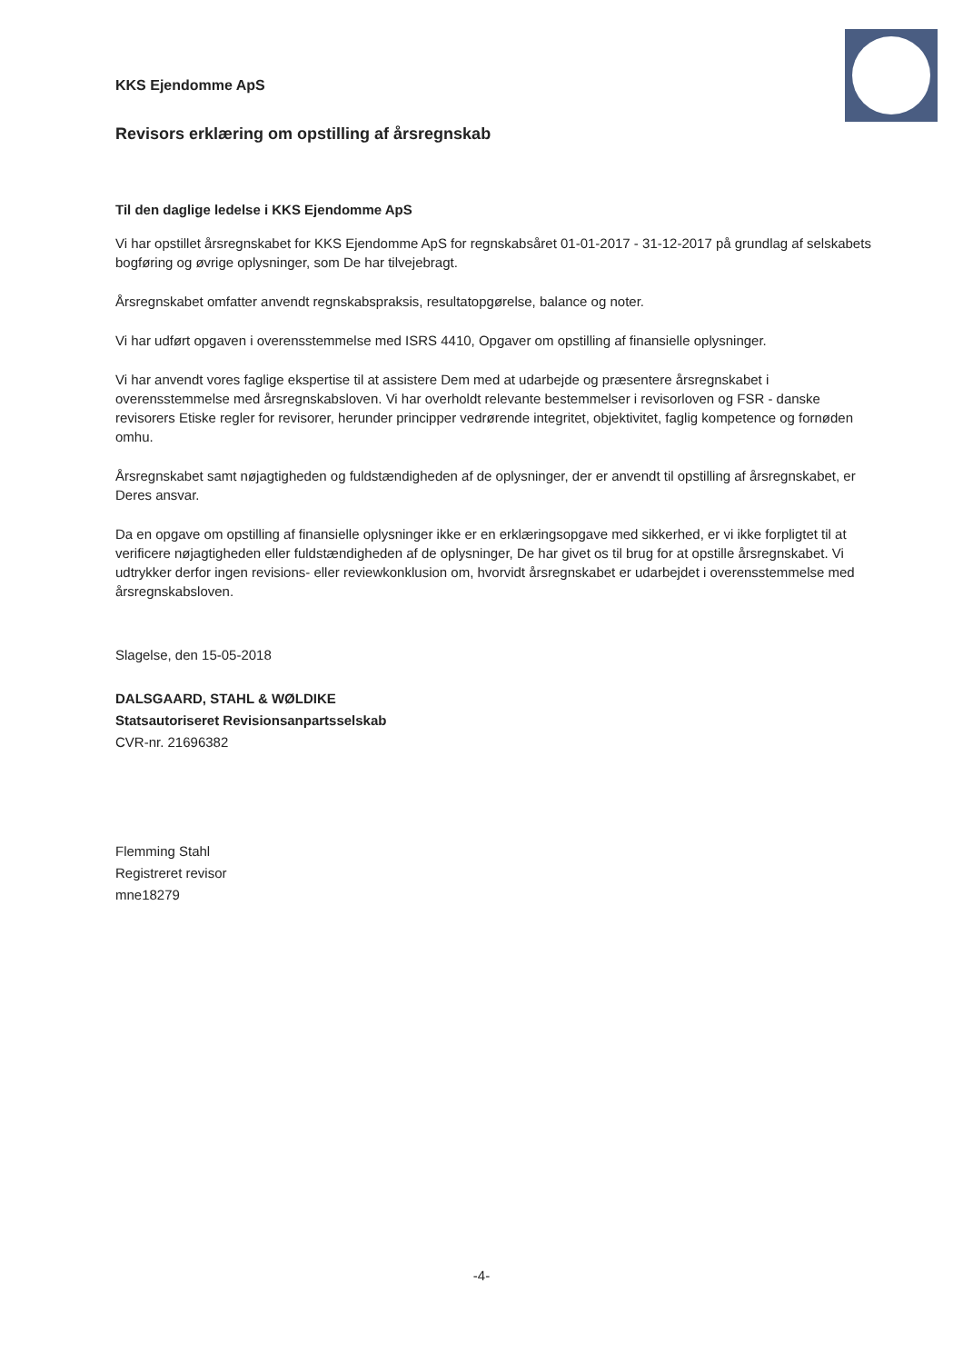KKS Ejendomme ApS
Revisors erklæring om opstilling af årsregnskab
Til den daglige ledelse i KKS Ejendomme ApS
Vi har opstillet årsregnskabet for KKS Ejendomme ApS for regnskabsåret 01-01-2017 - 31-12-2017 på grundlag af selskabets bogføring og øvrige oplysninger, som De har tilvejebragt.
Årsregnskabet omfatter anvendt regnskabspraksis, resultatopgørelse, balance og noter.
Vi har udført opgaven i overensstemmelse med ISRS 4410, Opgaver om opstilling af finansielle oplysninger.
Vi har anvendt vores faglige ekspertise til at assistere Dem med at udarbejde og præsentere årsregnskabet i overensstemmelse med årsregnskabsloven. Vi har overholdt relevante bestemmelser i revisorloven og FSR - danske revisorers Etiske regler for revisorer, herunder principper vedrørende integritet, objektivitet, faglig kompetence og fornøden omhu.
Årsregnskabet samt nøjagtigheden og fuldstændigheden af de oplysninger, der er anvendt til opstilling af årsregnskabet, er Deres ansvar.
Da en opgave om opstilling af finansielle oplysninger ikke er en erklæringsopgave med sikkerhed, er vi ikke forpligtet til at verificere nøjagtigheden eller fuldstændigheden af de oplysninger, De har givet os til brug for at opstille årsregnskabet. Vi udtrykker derfor ingen revisions- eller reviewkonklusion om, hvorvidt årsregnskabet er udarbejdet i overensstemmelse med årsregnskabsloven.
Slagelse, den 15-05-2018
DALSGAARD, STAHL & WØLDIKE
Statsautoriseret Revisionsanpartsselskab
CVR-nr. 21696382
Flemming Stahl
Registreret revisor
mne18279
-4-